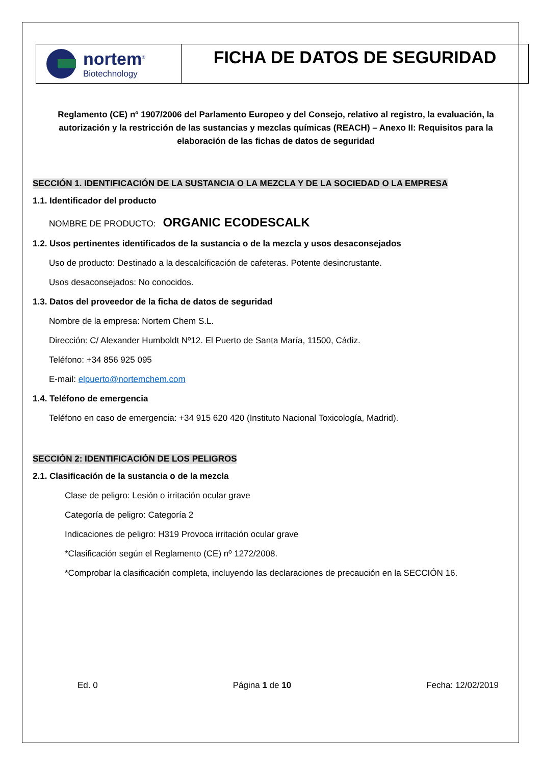nortem<sup>®</sup>
Biotechnology
FICHA DE DATOS DE SEGURIDAD
Reglamento (CE) nº 1907/2006 del Parlamento Europeo y del Consejo, relativo al registro, la evaluación, la autorización y la restricción de las sustancias y mezclas químicas (REACH) – Anexo II: Requisitos para la elaboración de las fichas de datos de seguridad
SECCIÓN 1. IDENTIFICACIÓN DE LA SUSTANCIA O LA MEZCLA Y DE LA SOCIEDAD O LA EMPRESA
1.1. Identificador del producto
NOMBRE DE PRODUCTO: ORGANIC ECODESCALK
1.2. Usos pertinentes identificados de la sustancia o de la mezcla y usos desaconsejados
Uso de producto: Destinado a la descalcificación de cafeteras. Potente desincrustante.
Usos desaconsejados: No conocidos.
1.3. Datos del proveedor de la ficha de datos de seguridad
Nombre de la empresa: Nortem Chem S.L.
Dirección: C/ Alexander Humboldt Nº12. El Puerto de Santa María, 11500, Cádiz.
Teléfono: +34 856 925 095
E-mail: elpuerto@nortemchem.com
1.4. Teléfono de emergencia
Teléfono en caso de emergencia: +34 915 620 420 (Instituto Nacional Toxicología, Madrid).
SECCIÓN 2: IDENTIFICACIÓN DE LOS PELIGROS
2.1. Clasificación de la sustancia o de la mezcla
Clase de peligro: Lesión o irritación ocular grave
Categoría de peligro: Categoría 2
Indicaciones de peligro: H319 Provoca irritación ocular grave
*Clasificación según el Reglamento (CE) nº 1272/2008.
*Comprobar la clasificación completa, incluyendo las declaraciones de precaución en la SECCIÓN 16.
Ed. 0 Página 1 de 10 Fecha: 12/02/2019